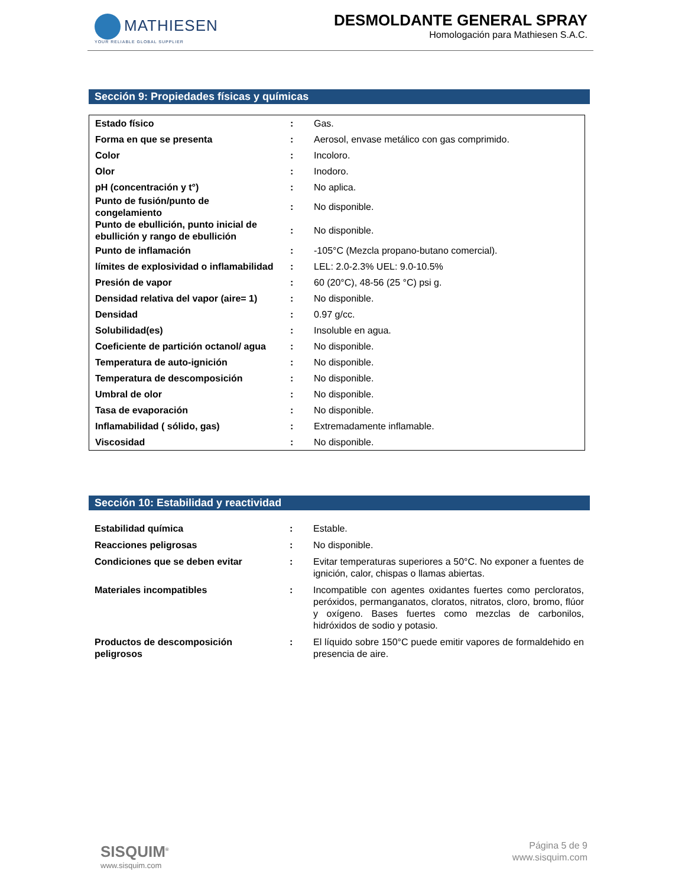MATHIESEN
YOUR RELIABLE GLOBAL SUPPLIER
DESMOLDANTE GENERAL SPRAY
Homologación para Mathiesen S.A.C.
Sección 9: Propiedades físicas y químicas
| Estado físico | : | Gas. |
| Forma en que se presenta | : | Aerosol, envase metálico con gas comprimido. |
| Color | : | Incoloro. |
| Olor | : | Inodoro. |
| pH (concentración y t°) | : | No aplica. |
| Punto de fusión/punto de congelamiento | : | No disponible. |
| Punto de ebullición, punto inicial de ebullición y rango de ebullición | : | No disponible. |
| Punto de inflamación | : | -105°C (Mezcla propano-butano comercial). |
| límites de explosividad o inflamabilidad | : | LEL: 2.0-2.3% UEL: 9.0-10.5% |
| Presión de vapor | : | 60 (20°C), 48-56 (25 °C) psi g. |
| Densidad relativa del vapor (aire= 1) | : | No disponible. |
| Densidad | : | 0.97 g/cc. |
| Solubilidad(es) | : | Insoluble en agua. |
| Coeficiente de partición octanol/ agua | : | No disponible. |
| Temperatura de auto-ignición | : | No disponible. |
| Temperatura de descomposición | : | No disponible. |
| Umbral de olor | : | No disponible. |
| Tasa de evaporación | : | No disponible. |
| Inflamabilidad ( sólido, gas) | : | Extremadamente inflamable. |
| Viscosidad | : | No disponible. |
Sección 10: Estabilidad y reactividad
| Estabilidad química | : | Estable. |
| Reacciones peligrosas | : | No disponible. |
| Condiciones que se deben evitar | : | Evitar temperaturas superiores a 50°C. No exponer a fuentes de ignición, calor, chispas o llamas abiertas. |
| Materiales incompatibles | : | Incompatible con agentes oxidantes fuertes como percloratos, peróxidos, permanganatos, cloratos, nitratos, cloro, bromo, flúor y oxígeno. Bases fuertes como mezclas de carbonilos, hidróxidos de sodio y potasio. |
| Productos de descomposición peligrosos | : | El líquido sobre 150°C puede emitir vapores de formaldehido en presencia de aire. |
SISQUIM<sup>®</sup>
www.sisquim.com
Página 5 de 9
www.sisquim.com